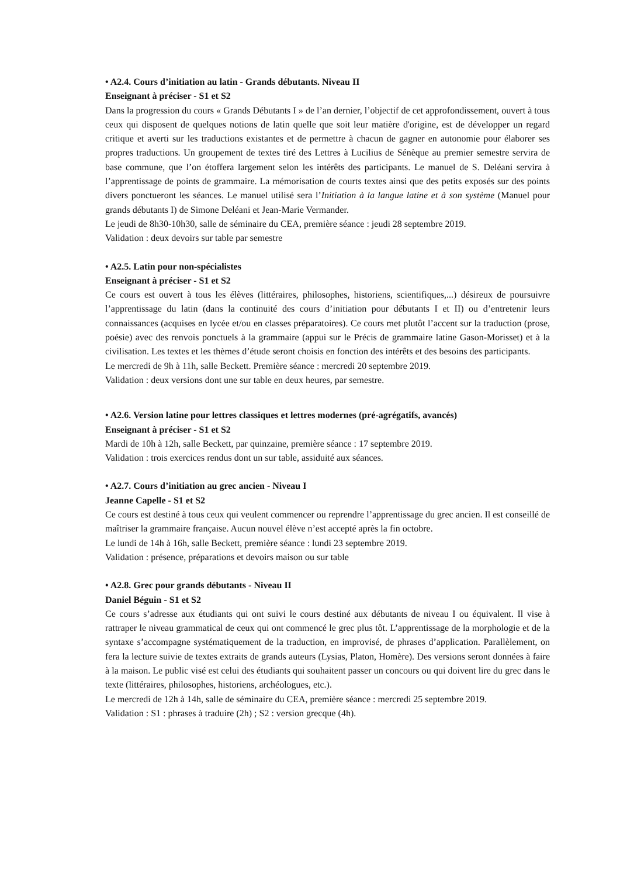• A2.4. Cours d’initiation au latin - Grands débutants. Niveau II
Enseignant à préciser - S1 et S2
Dans la progression du cours « Grands Débutants I » de l’an dernier, l’objectif de cet approfondissement, ouvert à tous ceux qui disposent de quelques notions de latin quelle que soit leur matière d'origine, est de développer un regard critique et averti sur les traductions existantes et de permettre à chacun de gagner en autonomie pour élaborer ses propres traductions. Un groupement de textes tiré des Lettres à Lucilius de Sénèque au premier semestre servira de base commune, que l’on étoffera largement selon les intérêts des participants. Le manuel de S. Deléani servira à l’apprentissage de points de grammaire. La mémorisation de courts textes ainsi que des petits exposés sur des points divers ponctueront les séances. Le manuel utilisé sera l’Initiation à la langue latine et à son système (Manuel pour grands débutants I) de Simone Deléani et Jean-Marie Vermander.
Le jeudi de 8h30-10h30, salle de séminaire du CEA, première séance : jeudi 28 septembre 2019.
Validation : deux devoirs sur table par semestre
• A2.5. Latin pour non-spécialistes
Enseignant à préciser - S1 et S2
Ce cours est ouvert à tous les élèves (littéraires, philosophes, historiens, scientifiques,...) désireux de poursuivre l’apprentissage du latin (dans la continuité des cours d’initiation pour débutants I et II) ou d’entretenir leurs connaissances (acquises en lycée et/ou en classes préparatoires). Ce cours met plutôt l’accent sur la traduction (prose, poésie) avec des renvois ponctuels à la grammaire (appui sur le Précis de grammaire latine Gason-Morisset) et à la civilisation. Les textes et les thèmes d’étude seront choisis en fonction des intérêts et des besoins des participants.
Le mercredi de 9h à 11h, salle Beckett. Première séance : mercredi 20 septembre 2019.
Validation : deux versions dont une sur table en deux heures, par semestre.
• A2.6. Version latine pour lettres classiques et lettres modernes (pré-agrégatifs, avancés)
Enseignant à préciser - S1 et S2
Mardi de 10h à 12h, salle Beckett, par quinzaine, première séance : 17 septembre 2019.
Validation : trois exercices rendus dont un sur table, assiduité aux séances.
• A2.7. Cours d’initiation au grec ancien - Niveau I
Jeanne Capelle - S1 et S2
Ce cours est destiné à tous ceux qui veulent commencer ou reprendre l’apprentissage du grec ancien. Il est conseillé de maîtriser la grammaire française. Aucun nouvel élève n’est accepté après la fin octobre.
Le lundi de 14h à 16h, salle Beckett, première séance : lundi 23 septembre 2019.
Validation : présence, préparations et devoirs maison ou sur table
• A2.8. Grec pour grands débutants - Niveau II
Daniel Béguin - S1 et S2
Ce cours s’adresse aux étudiants qui ont suivi le cours destiné aux débutants de niveau I ou équivalent. Il vise à rattraper le niveau grammatical de ceux qui ont commencé le grec plus tôt. L’apprentissage de la morphologie et de la syntaxe s’accompagne systématiquement de la traduction, en improvisé, de phrases d’application. Parallèlement, on fera la lecture suivie de textes extraits de grands auteurs (Lysias, Platon, Homère). Des versions seront données à faire à la maison. Le public visé est celui des étudiants qui souhaitent passer un concours ou qui doivent lire du grec dans le texte (littéraires, philosophes, historiens, archéologues, etc.).
Le mercredi de 12h à 14h, salle de séminaire du CEA, première séance : mercredi 25 septembre 2019.
Validation : S1 : phrases à traduire (2h) ; S2 : version grecque (4h).